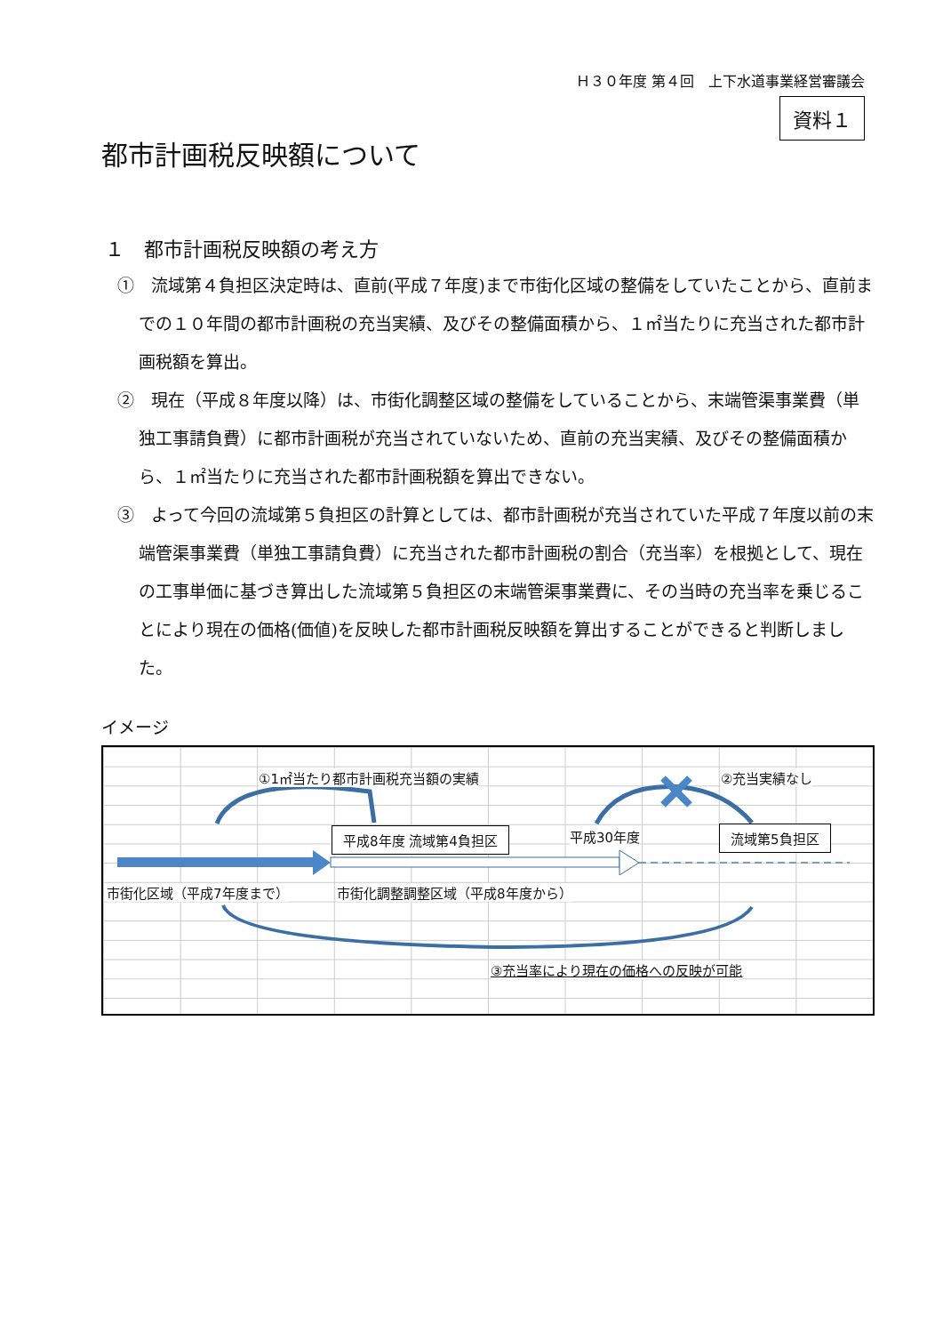Ｈ３０年度 第４回　上下水道事業経営審議会
資料１
都市計画税反映額について
１　都市計画税反映額の考え方
①　流域第４負担区決定時は、直前(平成７年度)まで市街化区域の整備をしていたことから、直前までの１０年間の都市計画税の充当実績、及びその整備面積から、１㎡当たりに充当された都市計画税額を算出。
②　現在（平成８年度以降）は、市街化調整区域の整備をしていることから、末端管渠事業費（単独工事請負費）に都市計画税が充当されていないため、直前の充当実績、及びその整備面積から、１㎡当たりに充当された都市計画税額を算出できない。
③　よって今回の流域第５負担区の計算としては、都市計画税が充当されていた平成７年度以前の末端管渠事業費（単独工事請負費）に充当された都市計画税の割合（充当率）を根拠として、現在の工事単価に基づき算出した流域第５負担区の末端管渠事業費に、その当時の充当率を乗じることにより現在の価格(価値)を反映した都市計画税反映額を算出することができると判断しました。
イメージ
①1㎡当たり都市計画税充当額の実績 ②充当実績なし
平成8年度 流域第4負担区 平成30年度 流域第5負担区
市街化区域（平成7年度まで） 市街化調整調整区域（平成8年度から）
③充当率により現在の価格への反映が可能